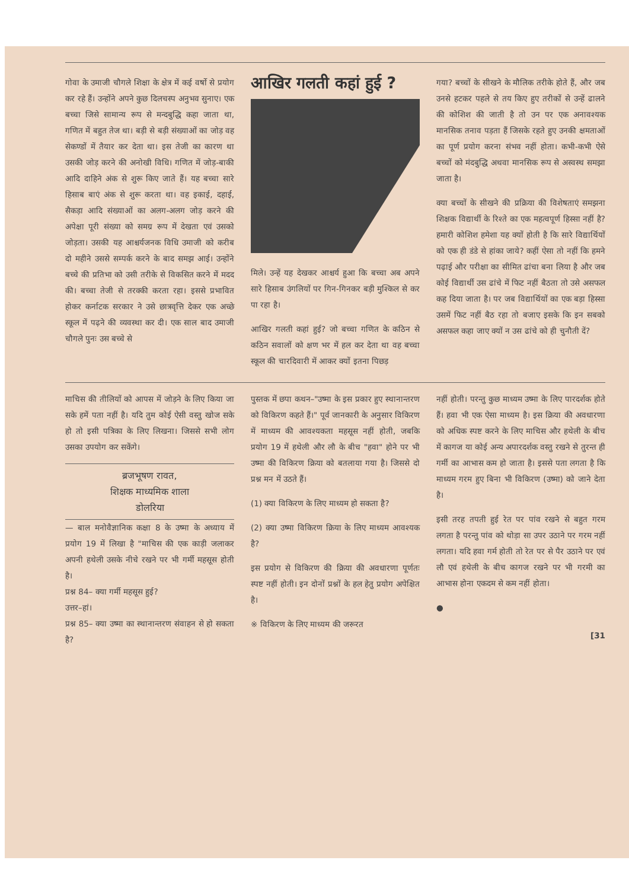गोवा के उमाजी चौगले शिक्षा के क्षेत्र में कई वर्षो से प्रयोग कर रहे हैं। उन्होंने अपने कुछ दिलचस्प अनुभव सुनाए। एक बच्चा जिसे सामान्य रूप से मन्दबुद्धि कहा जाता था, गणित में बहुत तेज था। बड़ी से बड़ी संख्याओं का जोड़ वह सेकण्डों में तैयार कर देता था। इस तेजी का कारण था उसकी जोड़ करने की अनोखी विधि। गणित में जोड़-बाकी आदि दाहिने अंक से शुरू किए जाते हैं। यह बच्चा सारे हिसाब बाएं अंक से शुरू करता था। वह इकाई, दहाई, सैकड़ा आदि संख्याओं का अलग-अलग जोड़ करने की अपेक्षा पूरी संख्या को समग्र रूप में देखता एवं उसको जोड़ता। उसकी यह आश्चर्यजनक विधि उमाजी को करीब दो महीने उससे सम्पर्क करने के बाद समझ आई। उन्होंने बच्चे की प्रतिभा को उसी तरीके से विकसित करने में मदद की। बच्चा तेजी से तरक्की करता रहा। इससे प्रभावित होकर कर्नाटक सरकार ने उसे छात्रवृत्ति देकर एक अच्छे स्कूल में पढ़ने की व्यवस्था कर दी। एक साल बाद उमाजी चौगले पुनः उस बच्चे से
आखिर गलती कहां हुई ?
मिले। उन्हें यह देखकर आश्चर्य हुआ कि बच्चा अब अपने सारे हिसाब उंगलियों पर गिन-गिनकर बड़ी मुश्किल से कर पा रहा है।
आखिर गलती कहां हुई? जो बच्चा गणित के कठिन से कठिन सवालों को क्षण भर में हल कर देता था वह बच्चा स्कूल की चारदिवारी में आकर क्यों इतना पिछड़
गया? बच्चों के सीखने के मौलिक तरीके होते हैं, और जब उनसे हटकर पहले से तय किए हुए तरीकों से उन्हें ढालने की कोशिश की जाती है तो उन पर एक अनावश्यक मानसिक तनाव पड़ता हैं जिसके रहते हुए उनकी क्षमताओं का पूर्ण प्रयोग करना संभव नहीं होता। कभी-कभी ऐसे बच्चों को मंदबुद्धि अथवा मानसिक रूप से अस्वस्थ समझा जाता है।
क्या बच्चों के सीखने की प्रक्रिया की विशेषताएं समझना शिक्षक विद्यार्थी के रिश्ते का एक महत्वपूर्ण हिस्सा नहीं है? हमारी कोशिश हमेशा यह क्यों होती है कि सारे विद्यार्थियों को एक ही डंडे से हांका जाये? कहीं ऐसा तो नहीं कि हमने पढ़ाई और परीक्षा का सीमित ढांचा बना लिया है और जब कोई विद्यार्थी उस ढांचे में फिट नहीं बैठता तो उसे असफल कह दिया जाता है। पर जब विद्यार्थियों का एक बड़ा हिस्सा उसमें फिट नहीं बैठ रहा तो बजाए इसके कि इन सबको असफल कहा जाए क्यों न उस ढांचे को ही चुनौती दें?
माचिस की तीलियों को आपस में जोड़ने के लिए किया जा सके हमें पता नहीं है। यदि तुम कोई ऐसी वस्तु खोज सके हो तो इसी पत्रिका के लिए लिखना। जिससे सभी लोग उसका उपयोग कर सकेंगे।
ब्रजभूषण रावत,
शिक्षक माध्यमिक शाला
डोलरिया
— बाल मनोवैज्ञानिक कक्षा 8 के उष्मा के अध्याय में प्रयोग 19 में लिखा है "माचिस की एक काड़ी जलाकर अपनी हथेली उसके नीचे रखने पर भी गर्मी महसूस होती है।
प्रश्न 84– क्या गर्मी महसूस हुई?
उत्तर–हां।
प्रश्न 85– क्या उष्मा का स्थानान्तरण संवाहन से हो सकता है?
पुस्तक में छपा कथन–"उष्मा के इस प्रकार हुए स्थानान्तरण को विकिरण कहते हैं।" पूर्व जानकारी के अनुसार विकिरण में माध्यम की आवश्यकता महसूस नहीं होती, जबकि प्रयोग 19 में हथेली और लौ के बीच "हवा" होने पर भी उष्मा की विकिरण क्रिया को बतलाया गया है। जिससे दो प्रश्न मन में उठते हैं।
(1) क्या विकिरण के लिए माध्यम हो सकता है?
(2) क्या उष्मा विकिरण क्रिया के लिए माध्यम आवश्यक है?
इस प्रयोग से विकिरण की क्रिया की अवधारणा पूर्णतः स्पष्ट नहीं होती। इन दोनों प्रश्नों के हल हेतु प्रयोग अपेक्षित है।
※ विकिरण के लिए माध्यम की जरूरत
नहीं होती। परन्तु कुछ माध्यम उष्मा के लिए पारदर्शक होते हैं। हवा भी एक ऐसा माध्यम है। इस क्रिया की अवधारणा को अधिक स्पष्ट करने के लिए माचिस और हथेली के बीच में कागज या कोई अन्य अपारदर्शक वस्तु रखने से तुरन्त ही गर्मी का आभास कम हो जाता है। इससे पता लगता है कि माध्यम गरम हुए बिना भी विकिरण (उष्मा) को जाने देता है।
इसी तरह तपती हुई रेत पर पांव रखने से बहुत गरम लगता है परन्तु पांव को थोड़ा सा उपर उठाने पर गरम नहीं लगता। यदि हवा गर्म होती तो रेत पर से पैर उठाने पर एवं लौ एवं हथेली के बीच कागज रखने पर भी गरमी का आभास होना एकदम से कम नहीं होता।
●
[31